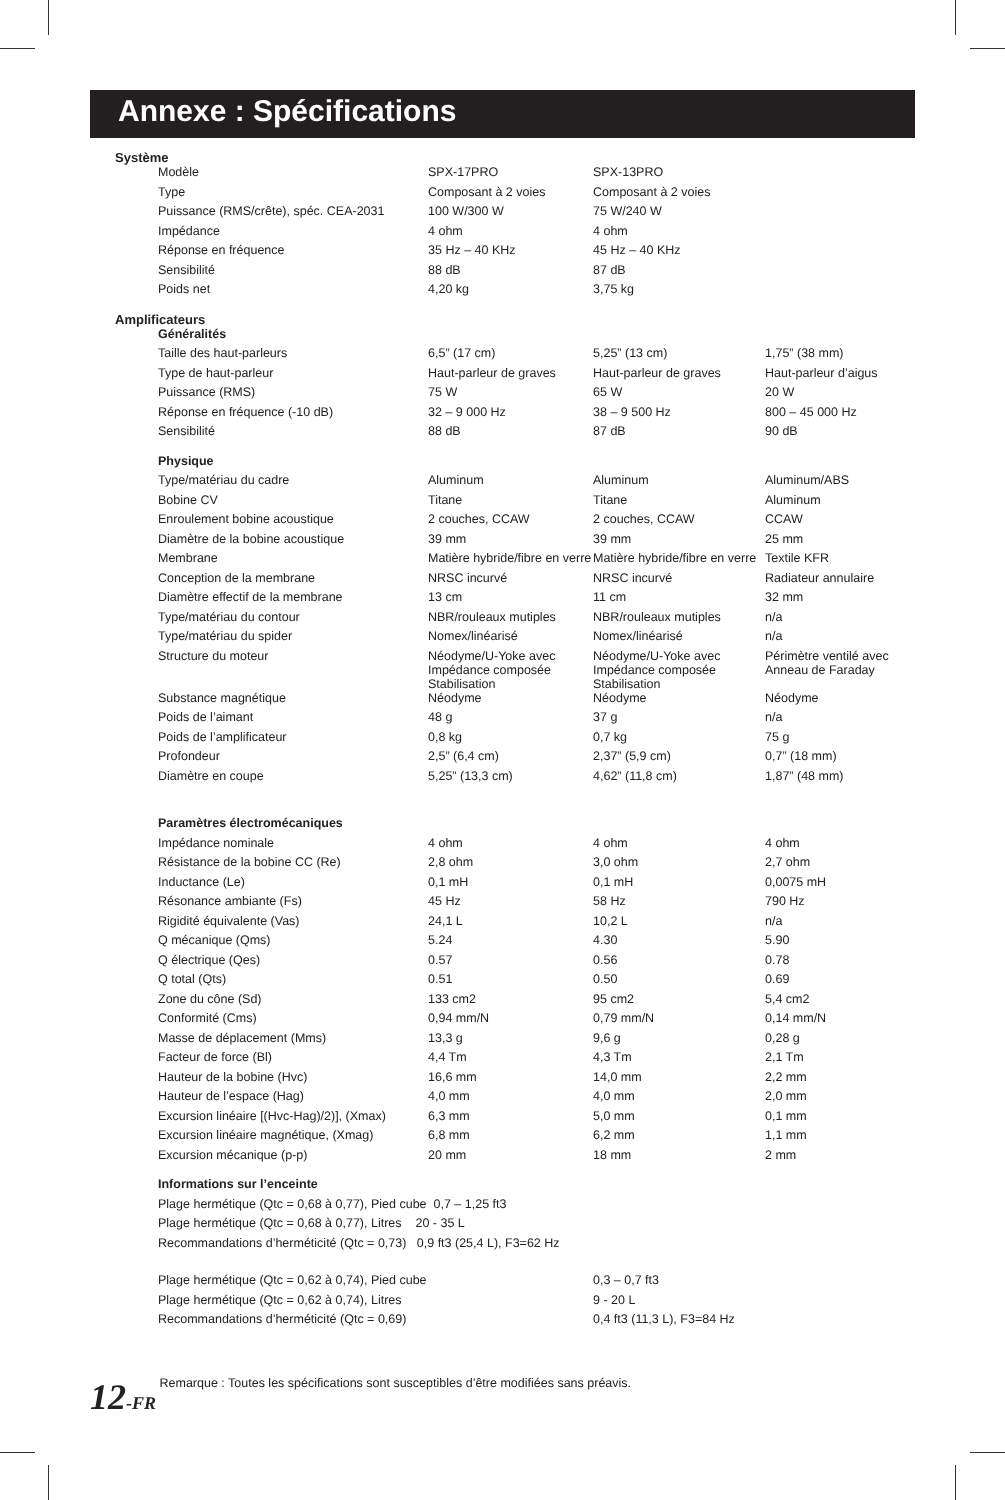Annexe : Spécifications
Système
| Modèle | SPX-17PRO | SPX-13PRO | |
| Type | Composant à 2 voies | Composant à 2 voies | |
| Puissance (RMS/crête), spéc. CEA-2031 | 100 W/300 W | 75 W/240 W | |
| Impédance | 4 ohm | 4 ohm | |
| Réponse en fréquence | 35 Hz – 40 KHz | 45 Hz – 40 KHz | |
| Sensibilité | 88 dB | 87 dB | |
| Poids net | 4,20 kg | 3,75 kg | |
Amplificateurs
| Généralités | | | |
| Taille des haut-parleurs | 6,5” (17 cm) | 5,25” (13 cm) | 1,75” (38 mm) |
| Type de haut-parleur | Haut-parleur de graves | Haut-parleur de graves | Haut-parleur d’aigus |
| Puissance (RMS) | 75 W | 65 W | 20 W |
| Réponse en fréquence (-10 dB) | 32 – 9 000 Hz | 38 – 9 500 Hz | 800 – 45 000 Hz |
| Sensibilité | 88 dB | 87 dB | 90 dB |
| Physique | | | |
| Type/matériau du cadre | Aluminum | Aluminum | Aluminum/ABS |
| Bobine CV | Titane | Titane | Aluminum |
| Enroulement bobine acoustique | 2 couches, CCAW | 2 couches, CCAW | CCAW |
| Diamètre de la bobine acoustique | 39 mm | 39 mm | 25 mm |
| Membrane | Matière hybride/fibre en verre | Matière hybride/fibre en verre | Textile KFR |
| Conception de la membrane | NRSC incurvé | NRSC incurvé | Radiateur annulaire |
| Diamètre effectif de la membrane | 13 cm | 11 cm | 32 mm |
| Type/matériau du contour | NBR/rouleaux mutiples | NBR/rouleaux mutiples | n/a |
| Type/matériau du spider | Nomex/linéarisé | Nomex/linéarisé | n/a |
| Structure du moteur | Néodyme/U-Yoke avec Impédance composée Stabilisation | Néodyme/U-Yoke avec Impédance composée Stabilisation | Périmètre ventilé avec Anneau de Faraday |
| Substance magnétique | Néodyme | Néodyme | Néodyme |
| Poids de l’aimant | 48 g | 37 g | n/a |
| Poids de l’amplificateur | 0,8 kg | 0,7 kg | 75 g |
| Profondeur | 2,5” (6,4 cm) | 2,37” (5,9 cm) | 0,7” (18 mm) |
| Diamètre en coupe | 5,25” (13,3 cm) | 4,62” (11,8 cm) | 1,87” (48 mm) |
| Paramètres électromécaniques | | | |
| Impédance nominale | 4 ohm | 4 ohm | 4 ohm |
| Résistance de la bobine CC (Re) | 2,8 ohm | 3,0 ohm | 2,7 ohm |
| Inductance (Le) | 0,1 mH | 0,1 mH | 0,0075 mH |
| Résonance ambiante (Fs) | 45 Hz | 58 Hz | 790 Hz |
| Rigidité équivalente (Vas) | 24,1 L | 10,2 L | n/a |
| Q mécanique (Qms) | 5.24 | 4.30 | 5.90 |
| Q électrique (Qes) | 0.57 | 0.56 | 0.78 |
| Q total (Qts) | 0.51 | 0.50 | 0.69 |
| Zone du cône (Sd) | 133 cm2 | 95 cm2 | 5,4 cm2 |
| Conformité (Cms) | 0,94 mm/N | 0,79 mm/N | 0,14 mm/N |
| Masse de déplacement (Mms) | 13,3 g | 9,6 g | 0,28 g |
| Facteur de force (Bl) | 4,4 Tm | 4,3 Tm | 2,1 Tm |
| Hauteur de la bobine (Hvc) | 16,6 mm | 14,0 mm | 2,2 mm |
| Hauteur de l’espace (Hag) | 4,0 mm | 4,0 mm | 2,0 mm |
| Excursion linéaire [(Hvc-Hag)/2)], (Xmax) | 6,3 mm | 5,0 mm | 0,1 mm |
| Excursion linéaire magnétique, (Xmag) | 6,8 mm | 6,2 mm | 1,1 mm |
| Excursion mécanique (p-p) | 20 mm | 18 mm | 2 mm |
| Informations sur l’enceinte | | | |
| Plage hermétique (Qtc = 0,68 à 0,77), Pied cube 0,7 – 1,25 ft3 | | | |
| Plage hermétique (Qtc = 0,68 à 0,77), Litres 20 - 35 L | | | |
| Recommandations d’herméticité (Qtc = 0,73) 0,9 ft3 (25,4 L), F3=62 Hz | | | |
| Plage hermétique (Qtc = 0,62 à 0,74), Pied cube | | 0,3 – 0,7 ft3 | |
| Plage hermétique (Qtc = 0,62 à 0,74), Litres | | 9 - 20 L | |
| Recommandations d’herméticité (Qtc = 0,69) | | 0,4 ft3 (11,3 L), F3=84 Hz | |
12-FR Remarque : Toutes les spécifications sont susceptibles d’être modifiées sans préavis.